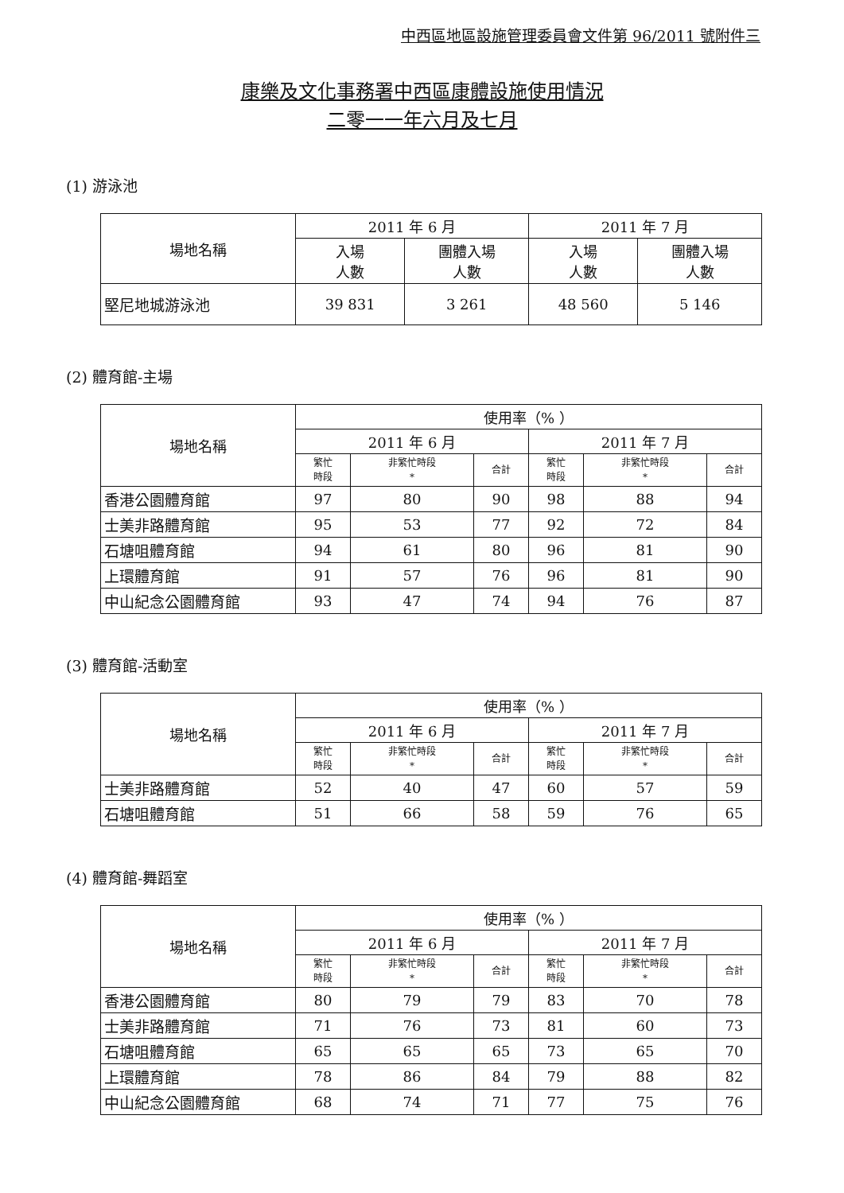中西區地區設施管理委員會文件第 96/2011 號附件三
康樂及文化事務署中西區康體設施使用情況
二零一一年六月及七月
(1) 游泳池
| 場地名稱 | 2011 年 6 月 | | 2011 年 7 月 | |
| --- | --- | --- | --- | --- |
| | 入場 人數 | 團體入場 人數 | 入場 人數 | 團體入場 人數 |
| 堅尼地城游泳池 | 39 831 | 3 261 | 48 560 | 5 146 |
(2) 體育館-主場
| 場地名稱 | 使用率（% ） | | | | | |
| --- | --- | --- | --- | --- | --- | --- |
| | 2011 年 6 月 | | | 2011 年 7 月 | | |
| | 繁忙 時段 | 非繁忙時段 * | 合計 | 繁忙 時段 | 非繁忙時段 * | 合計 |
| 香港公園體育館 | 97 | 80 | 90 | 98 | 88 | 94 |
| 士美非路體育館 | 95 | 53 | 77 | 92 | 72 | 84 |
| 石塘咀體育館 | 94 | 61 | 80 | 96 | 81 | 90 |
| 上環體育館 | 91 | 57 | 76 | 96 | 81 | 90 |
| 中山紀念公園體育館 | 93 | 47 | 74 | 94 | 76 | 87 |
(3) 體育館-活動室
| 場地名稱 | 使用率（% ） | | | | | |
| --- | --- | --- | --- | --- | --- | --- |
| | 2011 年 6 月 | | | 2011 年 7 月 | | |
| | 繁忙 時段 | 非繁忙時段 * | 合計 | 繁忙 時段 | 非繁忙時段 * | 合計 |
| 士美非路體育館 | 52 | 40 | 47 | 60 | 57 | 59 |
| 石塘咀體育館 | 51 | 66 | 58 | 59 | 76 | 65 |
(4) 體育館-舞蹈室
| 場地名稱 | 使用率（% ） | | | | | |
| --- | --- | --- | --- | --- | --- | --- |
| | 2011 年 6 月 | | | 2011 年 7 月 | | |
| | 繁忙 時段 | 非繁忙時段 * | 合計 | 繁忙 時段 | 非繁忙時段 * | 合計 |
| 香港公園體育館 | 80 | 79 | 79 | 83 | 70 | 78 |
| 士美非路體育館 | 71 | 76 | 73 | 81 | 60 | 73 |
| 石塘咀體育館 | 65 | 65 | 65 | 73 | 65 | 70 |
| 上環體育館 | 78 | 86 | 84 | 79 | 88 | 82 |
| 中山紀念公園體育館 | 68 | 74 | 71 | 77 | 75 | 76 |